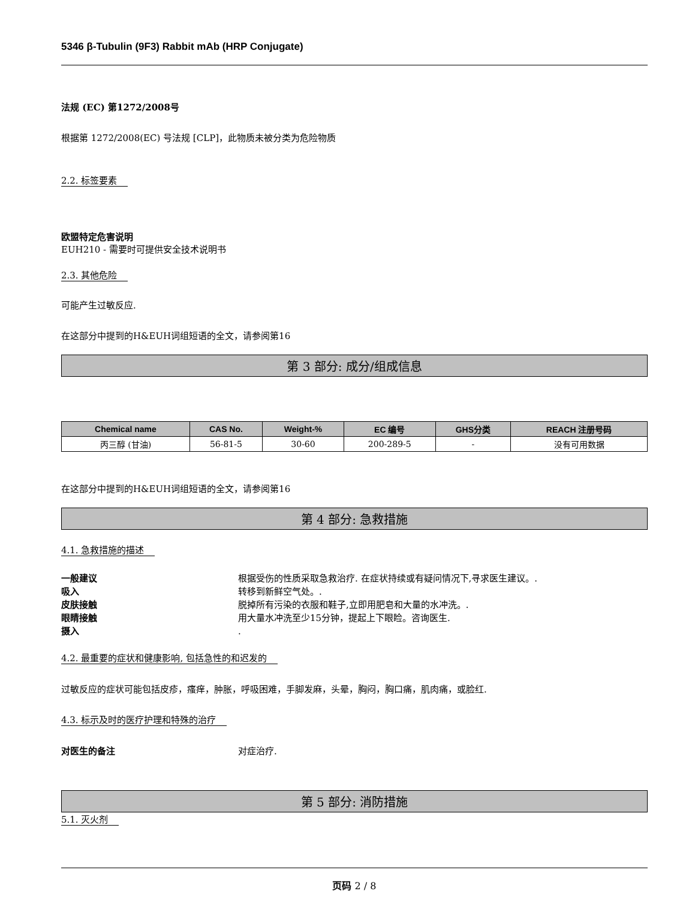5346 β-Tubulin (9F3) Rabbit mAb (HRP Conjugate)
法规 (EC) 第1272/2008号
根据第 1272/2008(EC) 号法规 [CLP]，此物质未被分类为危险物质
2.2. 标签要素
欧盟特定危害说明
EUH210 - 需要时可提供安全技术说明书
2.3. 其他危险
可能产生过敏反应.
在这部分中提到的H&EUH词组短语的全文，请参阅第16
第 3 部分: 成分/组成信息
| Chemical name | CAS No. | Weight-% | EC 编号 | GHS分类 | REACH 注册号码 |
| --- | --- | --- | --- | --- | --- |
| 丙三醇 (甘油) | 56-81-5 | 30-60 | 200-289-5 | - | 没有可用数据 |
在这部分中提到的H&EUH词组短语的全文，请参阅第16
第 4 部分: 急救措施
4.1. 急救措施的描述
一般建议 根据受伤的性质采取急救治疗. 在症状持续或有疑问情况下,寻求医生建议。.
吸入 转移到新鲜空气处。.
皮肤接触 脱掉所有污染的衣服和鞋子,立即用肥皂和大量的水冲洗。.
眼睛接触 用大量水冲洗至少15分钟，提起上下眼睑。咨询医生.
摄入.
4.2. 最重要的症状和健康影响, 包括急性的和迟发的
过敏反应的症状可能包括皮疹，瘙痒，肿胀，呼吸困难，手脚发麻，头晕，胸闷，胸口痛，肌肉痛，或脸红.
4.3. 标示及时的医疗护理和特殊的治疗
对医生的备注 对症治疗.
第 5 部分: 消防措施
5.1. 灭火剂
页码 2 / 8